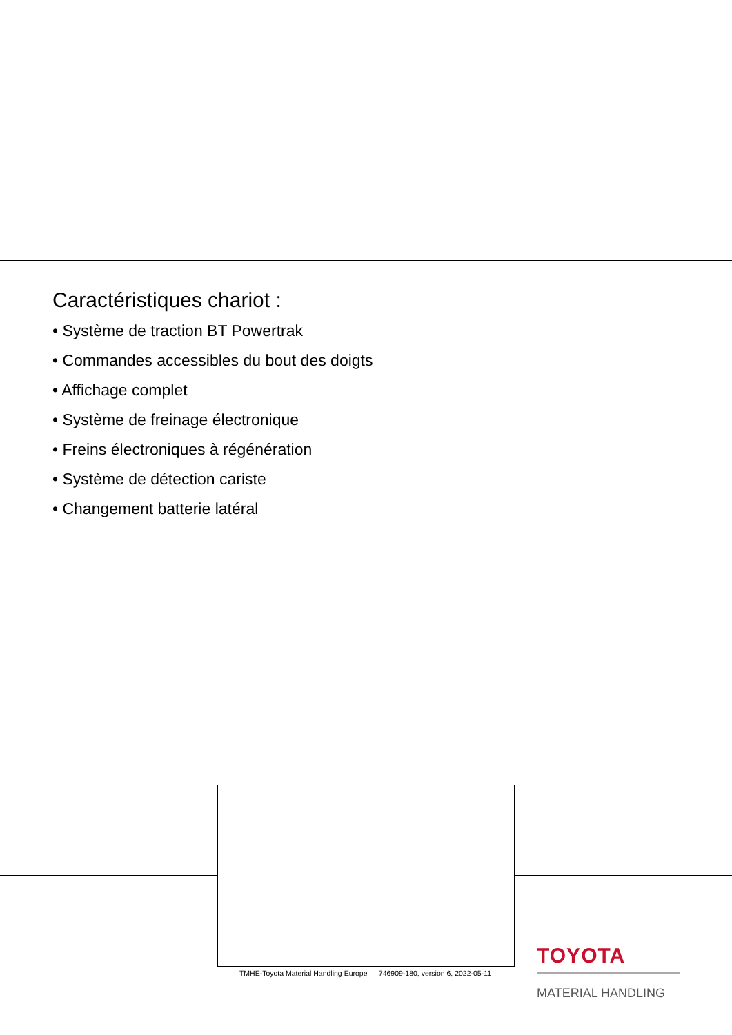Caractéristiques chariot :
• Système de traction BT Powertrak
• Commandes accessibles du bout des doigts
• Affichage complet
• Système de freinage électronique
• Freins électroniques à régénération
• Système de détection cariste
• Changement batterie latéral
TMHE-Toyota Material Handling Europe — 746909-180, version 6, 2022-05-11
TOYOTA
MATERIAL HANDLING